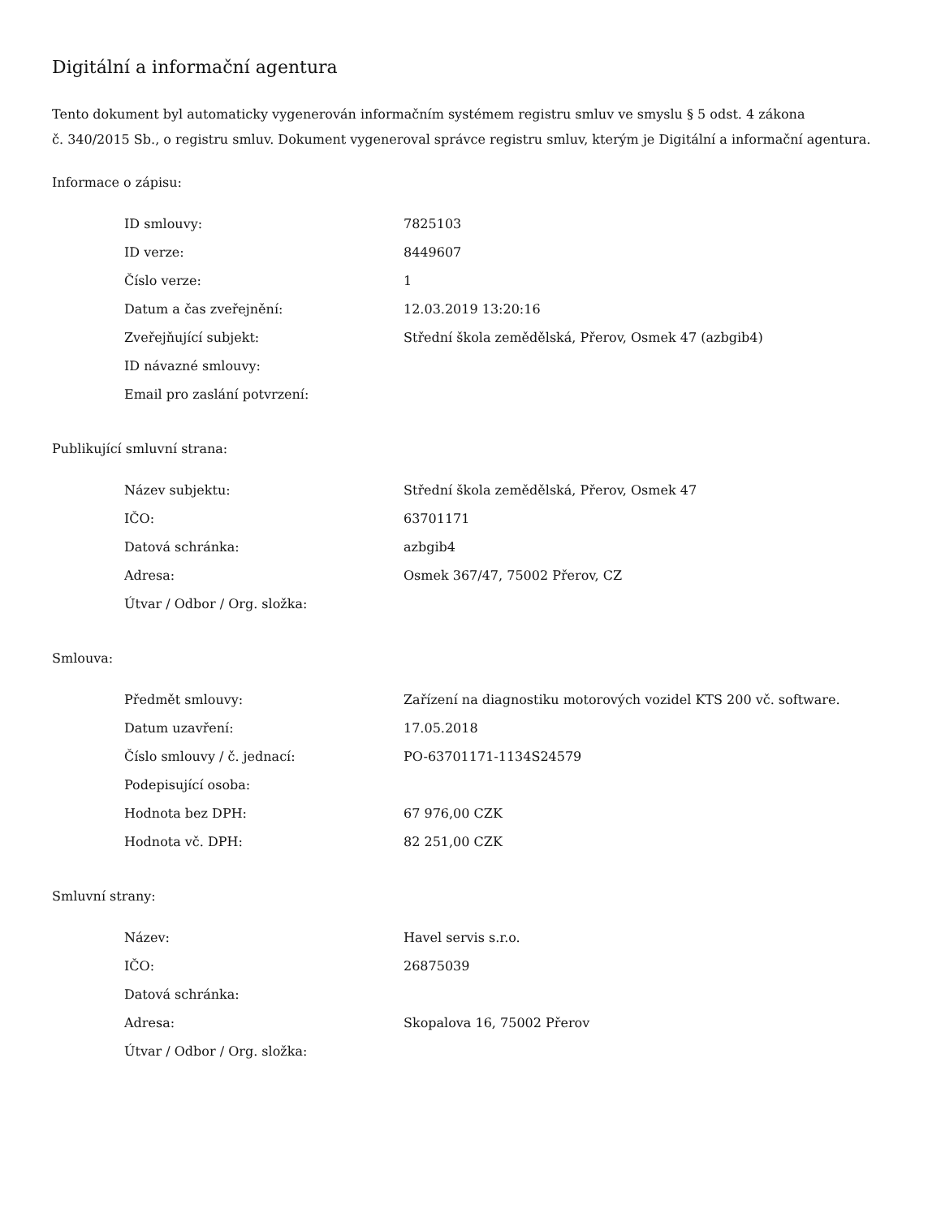Digitální a informační agentura
Tento dokument byl automaticky vygenerován informačním systémem registru smluv ve smyslu § 5 odst. 4 zákona
č. 340/2015 Sb., o registru smluv. Dokument vygeneroval správce registru smluv, kterým je Digitální a informační agentura.
Informace o zápisu:
| ID smlouvy: | 7825103 |
| ID verze: | 8449607 |
| Číslo verze: | 1 |
| Datum a čas zveřejnění: | 12.03.2019 13:20:16 |
| Zveřejňující subjekt: | Střední škola zemědělská, Přerov, Osmek 47 (azbgib4) |
| ID návazné smlouvy: | |
| Email pro zaslání potvrzení: | |
Publikující smluvní strana:
| Název subjektu: | Střední škola zemědělská, Přerov, Osmek 47 |
| IČO: | 63701171 |
| Datová schránka: | azbgib4 |
| Adresa: | Osmek 367/47, 75002 Přerov, CZ |
| Útvar / Odbor / Org. složka: | |
Smlouva:
| Předmět smlouvy: | Zařízení na diagnostiku motorových vozidel KTS 200 vč. software. |
| Datum uzavření: | 17.05.2018 |
| Číslo smlouvy / č. jednací: | PO-63701171-1134S24579 |
| Podepisující osoba: | |
| Hodnota bez DPH: | 67 976,00 CZK |
| Hodnota vč. DPH: | 82 251,00 CZK |
Smluvní strany:
| Název: | Havel servis s.r.o. |
| IČO: | 26875039 |
| Datová schránka: | |
| Adresa: | Skopalova 16, 75002 Přerov |
| Útvar / Odbor / Org. složka: | |